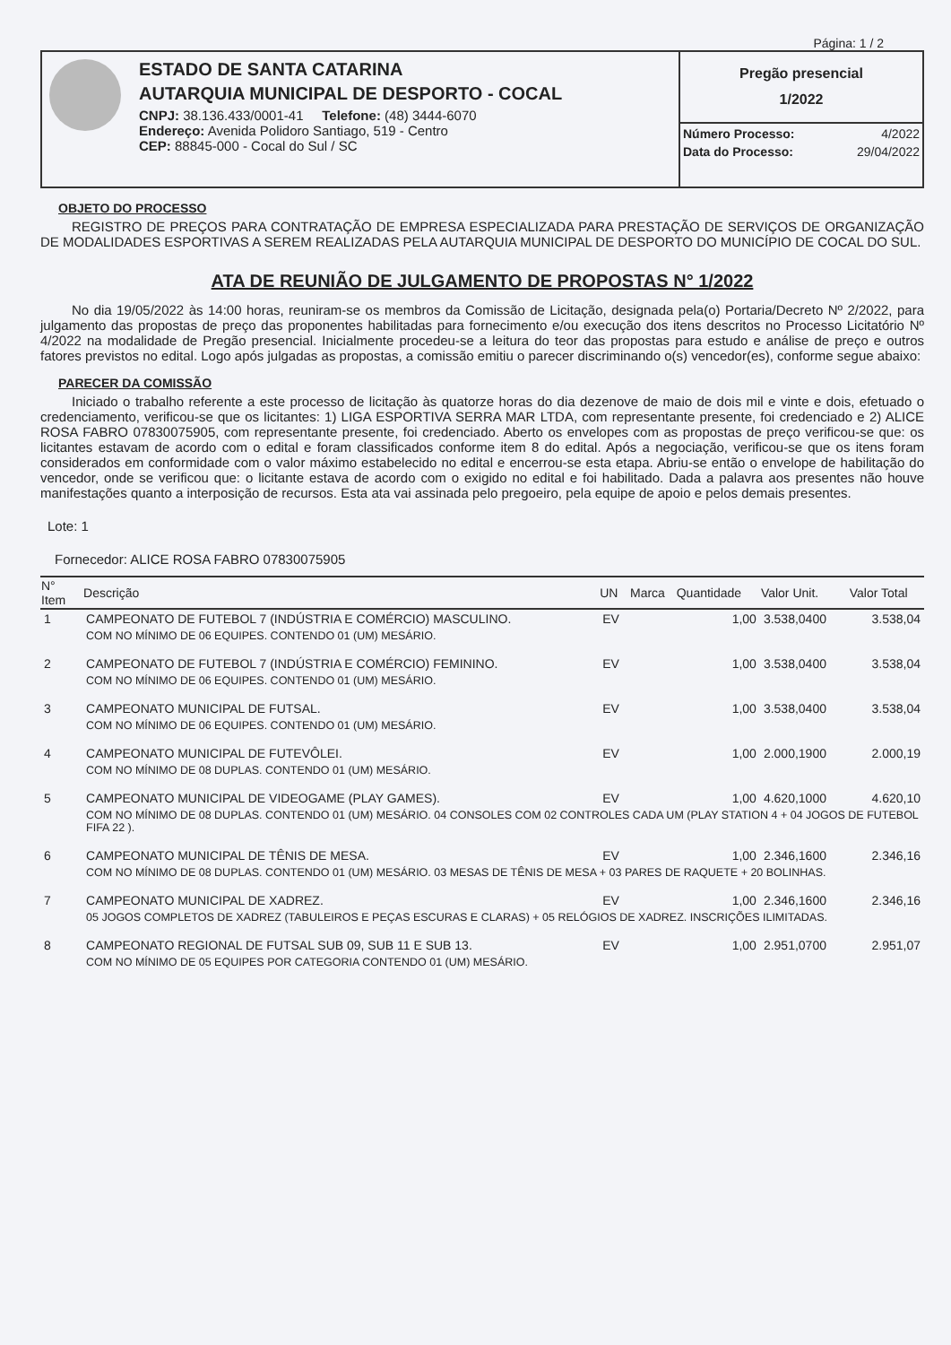Página: 1 / 2
ESTADO DE SANTA CATARINA
AUTARQUIA MUNICIPAL DE DESPORTO - COCAL
CNPJ: 38.136.433/0001-41 Telefone: (48) 3444-6070
Endereço: Avenida Polidoro Santiago, 519 - Centro
CEP: 88845-000 - Cocal do Sul / SC
Pregão presencial
1/2022
| Número Processo: | 4/2022 |
| Data do Processo: | 29/04/2022 |
OBJETO DO PROCESSO
REGISTRO DE PREÇOS PARA CONTRATAÇÃO DE EMPRESA ESPECIALIZADA PARA PRESTAÇÃO DE SERVIÇOS DE ORGANIZAÇÃO DE MODALIDADES ESPORTIVAS A SEREM REALIZADAS PELA AUTARQUIA MUNICIPAL DE DESPORTO DO MUNICÍPIO DE COCAL DO SUL.
ATA DE REUNIÃO DE JULGAMENTO DE PROPOSTAS N° 1/2022
No dia 19/05/2022 às 14:00 horas, reuniram-se os membros da Comissão de Licitação, designada pela(o) Portaria/Decreto Nº 2/2022, para julgamento das propostas de preço das proponentes habilitadas para fornecimento e/ou execução dos itens descritos no Processo Licitatório Nº 4/2022 na modalidade de Pregão presencial. Inicialmente procedeu-se a leitura do teor das propostas para estudo e análise de preço e outros fatores previstos no edital. Logo após julgadas as propostas, a comissão emitiu o parecer discriminando o(s) vencedor(es), conforme segue abaixo:
PARECER DA COMISSÃO
Iniciado o trabalho referente a este processo de licitação às quatorze horas do dia dezenove de maio de dois mil e vinte e dois, efetuado o credenciamento, verificou-se que os licitantes: 1) LIGA ESPORTIVA SERRA MAR LTDA, com representante presente, foi credenciado e 2) ALICE ROSA FABRO 07830075905, com representante presente, foi credenciado. Aberto os envelopes com as propostas de preço verificou-se que: os licitantes estavam de acordo com o edital e foram classificados conforme item 8 do edital. Após a negociação, verificou-se que os itens foram considerados em conformidade com o valor máximo estabelecido no edital e encerrou-se esta etapa. Abriu-se então o envelope de habilitação do vencedor, onde se verificou que: o licitante estava de acordo com o exigido no edital e foi habilitado. Dada a palavra aos presentes não houve manifestações quanto a interposição de recursos. Esta ata vai assinada pelo pregoeiro, pela equipe de apoio e pelos demais presentes.
Lote: 1
Fornecedor: ALICE ROSA FABRO 07830075905
| N° Item | Descrição | UN | Marca | Quantidade | Valor Unit. | Valor Total |
| --- | --- | --- | --- | --- | --- | --- |
| 1 | CAMPEONATO DE FUTEBOL 7 (INDÚSTRIA E COMÉRCIO) MASCULINO. | EV | | 1,00 | 3.538,0400 | 3.538,04 |
| | COM NO MÍNIMO DE 06 EQUIPES. CONTENDO 01 (UM) MESÁRIO. | | | | | |
| 2 | CAMPEONATO DE FUTEBOL 7 (INDÚSTRIA E COMÉRCIO) FEMININO. | EV | | 1,00 | 3.538,0400 | 3.538,04 |
| | COM NO MÍNIMO DE 06 EQUIPES. CONTENDO 01 (UM) MESÁRIO. | | | | | |
| 3 | CAMPEONATO MUNICIPAL DE FUTSAL. | EV | | 1,00 | 3.538,0400 | 3.538,04 |
| | COM NO MÍNIMO DE 06 EQUIPES. CONTENDO 01 (UM) MESÁRIO. | | | | | |
| 4 | CAMPEONATO MUNICIPAL DE FUTEVÔLEI. | EV | | 1,00 | 2.000,1900 | 2.000,19 |
| | COM NO MÍNIMO DE 08 DUPLAS. CONTENDO 01 (UM) MESÁRIO. | | | | | |
| 5 | CAMPEONATO MUNICIPAL DE VIDEOGAME (PLAY GAMES). | EV | | 1,00 | 4.620,1000 | 4.620,10 |
| | COM NO MÍNIMO DE 08 DUPLAS. CONTENDO 01 (UM) MESÁRIO. 04 CONSOLES COM 02 CONTROLES CADA UM (PLAY STATION 4 + 04 JOGOS DE FUTEBOL FIFA 22 ). | | | | | |
| 6 | CAMPEONATO MUNICIPAL DE TÊNIS DE MESA. | EV | | 1,00 | 2.346,1600 | 2.346,16 |
| | COM NO MÍNIMO DE 08 DUPLAS. CONTENDO 01 (UM) MESÁRIO. 03 MESAS DE TÊNIS DE MESA + 03 PARES DE RAQUETE + 20 BOLINHAS. | | | | | |
| 7 | CAMPEONATO MUNICIPAL DE XADREZ. | EV | | 1,00 | 2.346,1600 | 2.346,16 |
| | 05 JOGOS COMPLETOS DE XADREZ (TABULEIROS E PEÇAS ESCURAS E CLARAS) + 05 RELÓGIOS DE XADREZ. INSCRIÇÕES ILIMITADAS. | | | | | |
| 8 | CAMPEONATO REGIONAL DE FUTSAL SUB 09, SUB 11 E SUB 13. | EV | | 1,00 | 2.951,0700 | 2.951,07 |
| | COM NO MÍNIMO DE 05 EQUIPES POR CATEGORIA CONTENDO 01 (UM) MESÁRIO. | | | | | |